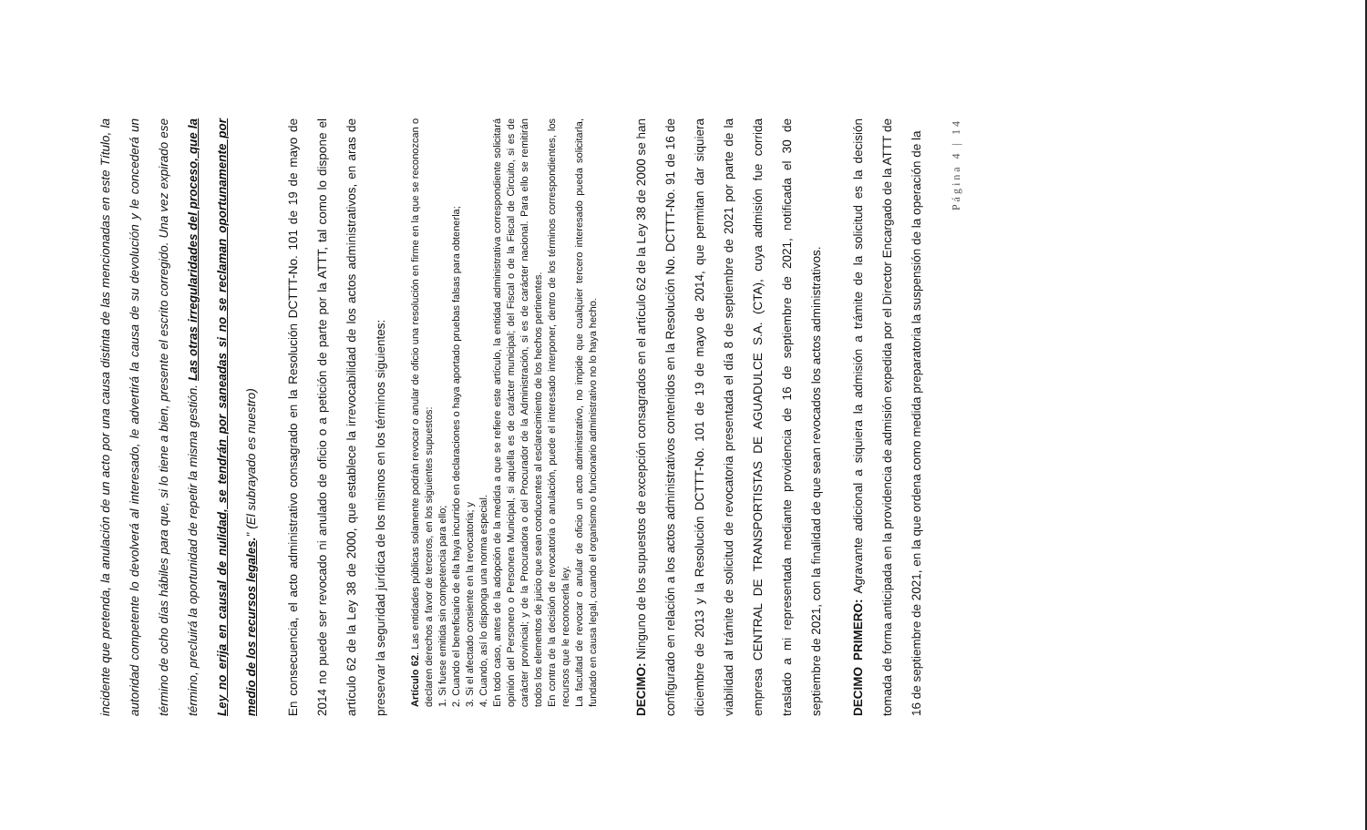incidente que pretenda, la anulación de un acto por una causa distinta de las mencionadas en este Título, la autoridad competente lo devolverá al interesado, le advertirá la causa de su devolución y le concederá un término de ocho días hábiles para que, si lo tiene a bien, presente el escrito corregido. Una vez expirado ese término, precluirá la oportunidad de repetir la misma gestión. Las otras irregularidades del proceso, que la Ley no erija en causal de nulidad, se tendrán por saneadas si no se reclaman oportunamente por medio de los recursos legales." (El subrayado es nuestro)
En consecuencia, el acto administrativo consagrado en la Resolución DCTTT-No. 101 de 19 de mayo de 2014 no puede ser revocado ni anulado de oficio o a petición de parte por la ATTT, tal como lo dispone el artículo 62 de la Ley 38 de 2000, que establece la irrevocabilidad de los actos administrativos, en aras de preservar la seguridad jurídica de los mismos en los términos siguientes:
Artículo 62. Las entidades públicas solamente podrán revocar o anular de oficio una resolución en firme en la que se reconozcan o declaren derechos a favor de terceros, en los siguientes supuestos:
1. Si fuese emitida sin competencia para ello;
2. Cuando el beneficiario de ella haya incurrido en declaraciones o haya aportado pruebas falsas para obtenerla;
3. Si el afectado consiente en la revocatoria; y
4. Cuando, así lo disponga una norma especial.
En todo caso, antes de la adopción de la medida a que se refiere este artículo, la entidad administrativa correspondiente solicitará opinión del Personero o Personera Municipal, si aquélla es de carácter municipal; del Fiscal o de la Fiscal de Circuito, si es de carácter provincial; y de la Procuradora o del Procurador de la Administración, si es de carácter nacional. Para ello se remitirán todos los elementos de juicio que sean conducentes al esclarecimiento de los hechos pertinentes.
En contra de la decisión de revocatoria o anulación, puede el interesado interponer, dentro de los términos correspondientes, los recursos que le reconocerla ley.
La facultad de revocar o anular de oficio un acto administrativo, no impide que cualquier tercero interesado pueda solicitarla, fundado en causa legal, cuando el organismo o funcionario administrativo no lo haya hecho.
DECIMO: Ninguno de los supuestos de excepción consagrados en el artículo 62 de la Ley 38 de 2000 se han configurado en relación a los actos administrativos contenidos en la Resolución No. DCTTT-No. 91 de 16 de diciembre de 2013 y la Resolución DCTTT-No. 101 de 19 de mayo de 2014, que permitan dar siquiera viabilidad al trámite de solicitud de revocatoria presentada el día 8 de septiembre de 2021 por parte de la empresa CENTRAL DE TRANSPORTISTAS DE AGUADULCE S.A. (CTA), cuya admisión fue corrida traslado a mi representada mediante providencia de 16 de septiembre de 2021, notificada el 30 de septiembre de 2021, con la finalidad de que sean revocados los actos administrativos.
DECIMO PRIMERO: Agravante adicional a siquiera la admisión a trámite de la solicitud es la decisión tomada de forma anticipada en la providencia de admisión expedida por el Director Encargado de la ATTT de 16 de septiembre de 2021, en la que ordena como medida preparatoria la suspensión de la operación de la
Página 4 | 14